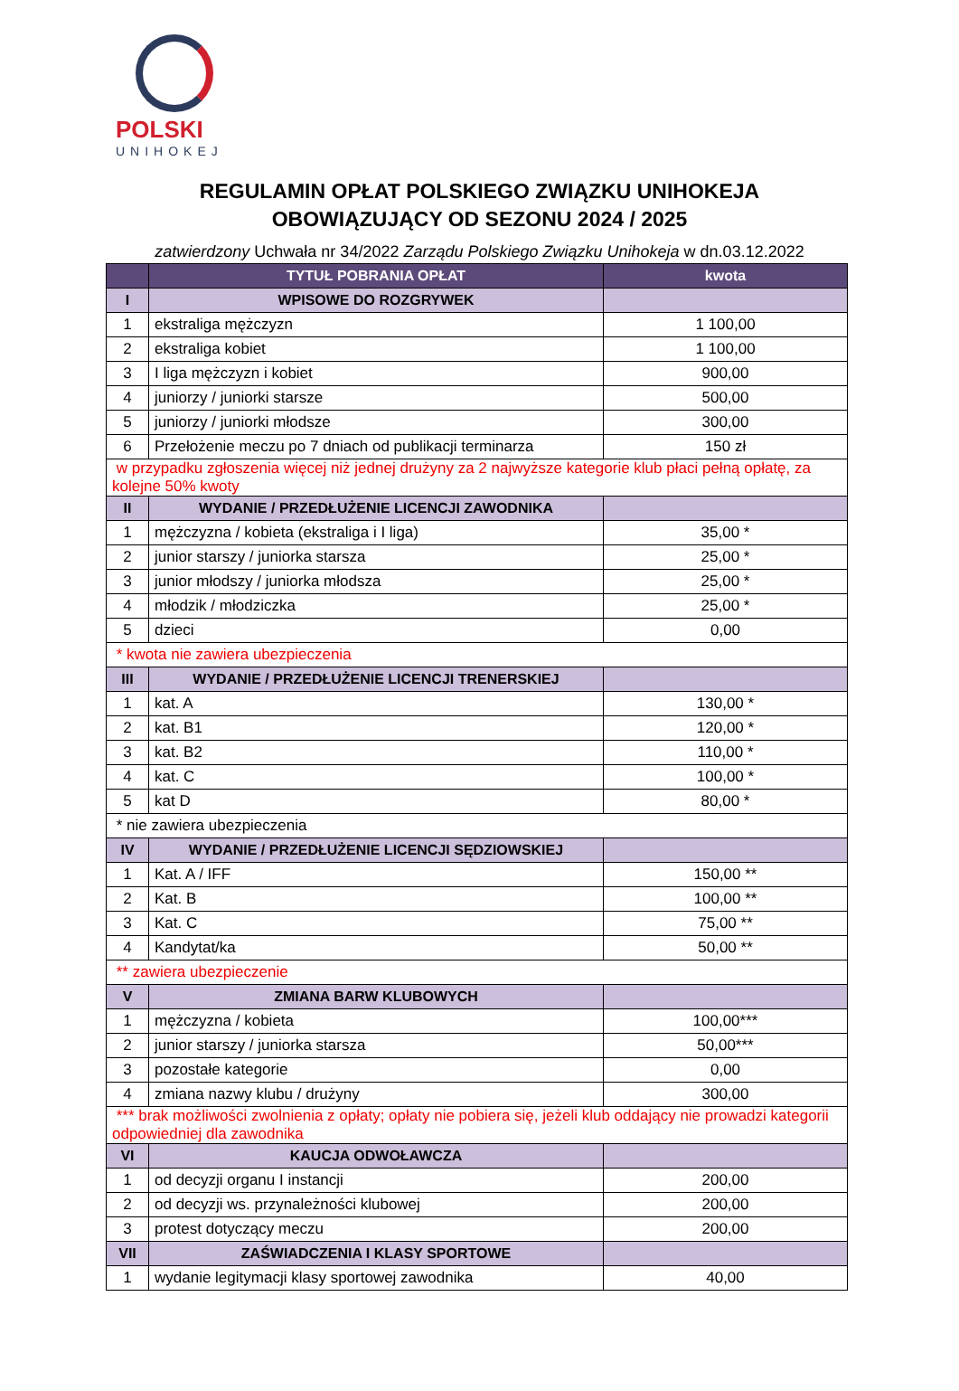POLSKI
UNIHOKEJ
REGULAMIN OPŁAT POLSKIEGO ZWIĄZKU UNIHOKEJA
OBOWIĄZUJĄCY OD SEZONU 2024 / 2025
zatwierdzony Uchwała nr 34/2022 Zarządu Polskiego Związku Unihokeja w dn.03.12.2022
| | TYTUŁ POBRANIA OPŁAT | kwota |
| --- | --- | --- |
| I | WPISOWE DO ROZGRYWEK | |
| 1 | ekstraliga mężczyzn | 1 100,00 |
| 2 | ekstraliga kobiet | 1 100,00 |
| 3 | I liga mężczyzn i kobiet | 900,00 |
| 4 | juniorzy / juniorki starsze | 500,00 |
| 5 | juniorzy / juniorki młodsze | 300,00 |
| 6 | Przełożenie meczu po 7 dniach od publikacji terminarza | 150 zł |
| w przypadku zgłoszenia więcej niż jednej drużyny za 2 najwyższe kategorie klub płaci pełną opłatę, za kolejne 50% kwoty | | |
| II | WYDANIE / PRZEDŁUŻENIE LICENCJI ZAWODNIKA | |
| 1 | mężczyzna / kobieta (ekstraliga i I liga) | 35,00 * |
| 2 | junior starszy / juniorka starsza | 25,00 * |
| 3 | junior młodszy / juniorka młodsza | 25,00 * |
| 4 | młodzik / młodziczka | 25,00 * |
| 5 | dzieci | 0,00 |
| * kwota nie zawiera ubezpieczenia | | |
| III | WYDANIE / PRZEDŁUŻENIE LICENCJI TRENERSKIEJ | |
| 1 | kat. A | 130,00 * |
| 2 | kat. B1 | 120,00 * |
| 3 | kat. B2 | 110,00 * |
| 4 | kat. C | 100,00 * |
| 5 | kat D | 80,00 * |
| * nie zawiera ubezpieczenia | | |
| IV | WYDANIE / PRZEDŁUŻENIE LICENCJI SĘDZIOWSKIEJ | |
| 1 | Kat. A / IFF | 150,00 ** |
| 2 | Kat. B | 100,00 ** |
| 3 | Kat. C | 75,00 ** |
| 4 | Kandytat/ka | 50,00 ** |
| ** zawiera ubezpieczenie | | |
| V | ZMIANA BARW KLUBOWYCH | |
| 1 | mężczyzna / kobieta | 100,00*** |
| 2 | junior starszy / juniorka starsza | 50,00*** |
| 3 | pozostałe kategorie | 0,00 |
| 4 | zmiana nazwy klubu / drużyny | 300,00 |
| *** brak możliwości zwolnienia z opłaty; opłaty nie pobiera się, jeżeli klub oddający nie prowadzi kategorii odpowiedniej dla zawodnika | | |
| VI | KAUCJA ODWOŁAWCZA | |
| 1 | od decyzji organu I instancji | 200,00 |
| 2 | od decyzji ws. przynależności klubowej | 200,00 |
| 3 | protest dotyczący meczu | 200,00 |
| VII | ZAŚWIADCZENIA I KLASY SPORTOWE | |
| 1 | wydanie legitymacji klasy sportowej zawodnika | 40,00 |